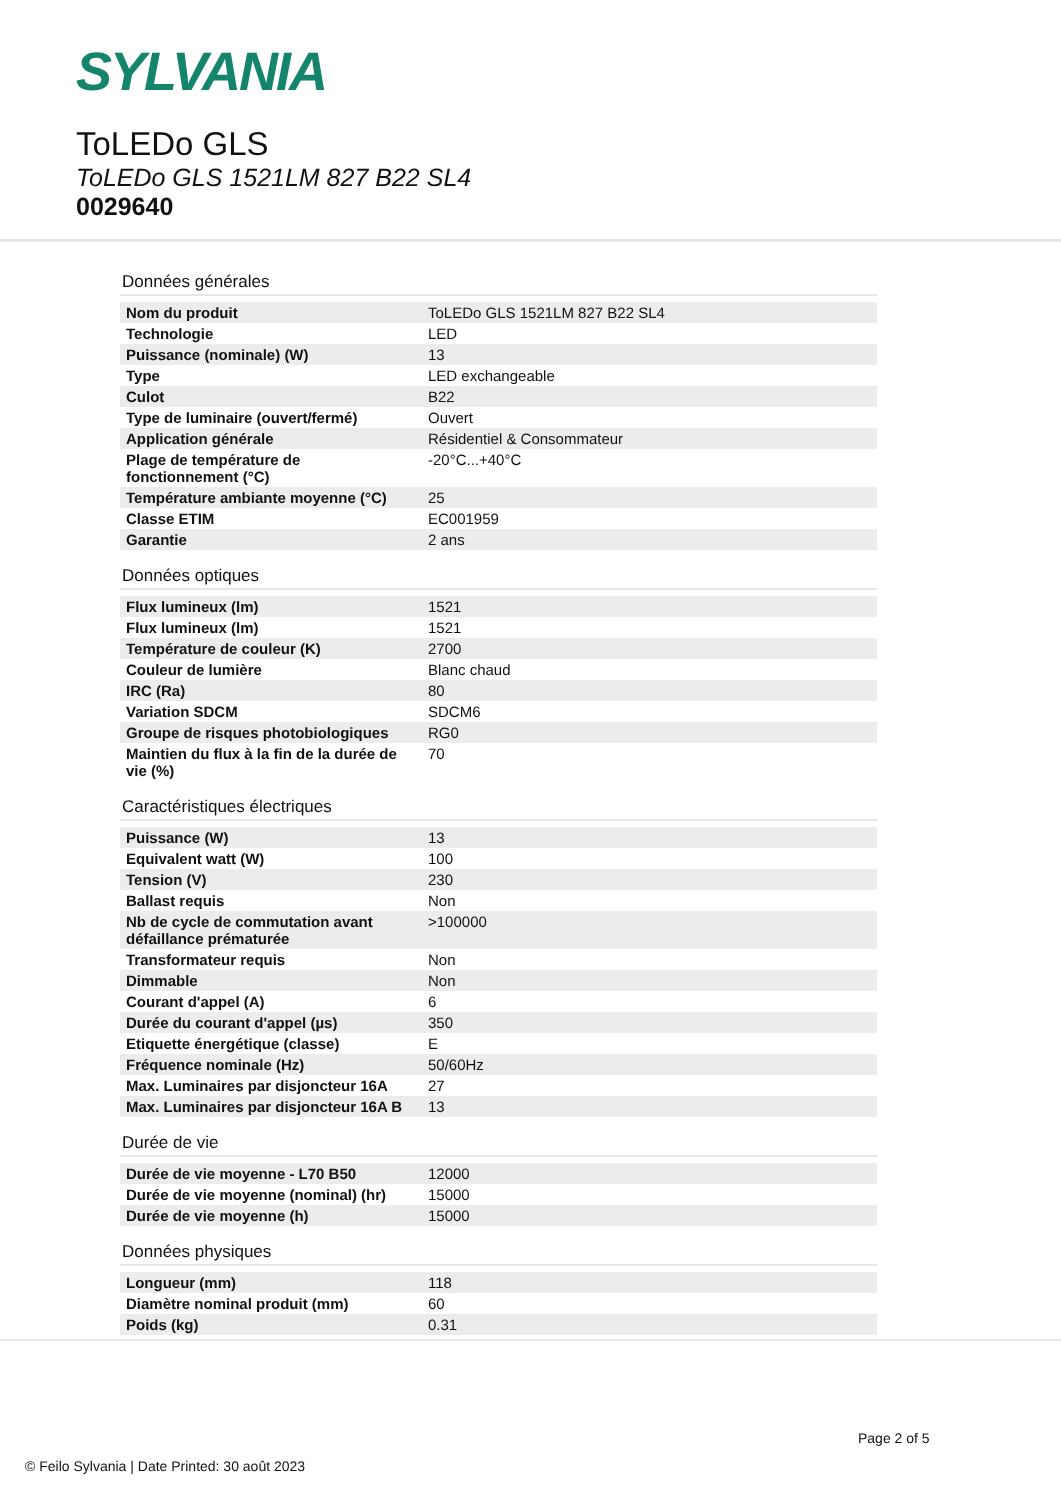SYLVANIA
ToLEDo GLS
ToLEDo GLS 1521LM 827 B22 SL4
0029640
Données générales
| Nom du produit | ToLEDo GLS 1521LM 827 B22 SL4 |
| Technologie | LED |
| Puissance (nominale) (W) | 13 |
| Type | LED exchangeable |
| Culot | B22 |
| Type de luminaire (ouvert/fermé) | Ouvert |
| Application générale | Résidentiel & Consommateur |
| Plage de température de fonctionnement (°C) | -20°C...+40°C |
| Température ambiante moyenne (°C) | 25 |
| Classe ETIM | EC001959 |
| Garantie | 2 ans |
Données optiques
| Flux lumineux (lm) | 1521 |
| Flux lumineux (lm) | 1521 |
| Température de couleur (K) | 2700 |
| Couleur de lumière | Blanc chaud |
| IRC (Ra) | 80 |
| Variation SDCM | SDCM6 |
| Groupe de risques photobiologiques | RG0 |
| Maintien du flux à la fin de la durée de vie (%) | 70 |
Caractéristiques électriques
| Puissance (W) | 13 |
| Equivalent watt (W) | 100 |
| Tension (V) | 230 |
| Ballast requis | Non |
| Nb de cycle de commutation avant défaillance prématurée | >100000 |
| Transformateur requis | Non |
| Dimmable | Non |
| Courant d'appel (A) | 6 |
| Durée du courant d'appel (µs) | 350 |
| Etiquette énergétique (classe) | E |
| Fréquence nominale (Hz) | 50/60Hz |
| Max. Luminaires par disjoncteur 16A | 27 |
| Max. Luminaires par disjoncteur 16A B | 13 |
Durée de vie
| Durée de vie moyenne - L70 B50 | 12000 |
| Durée de vie moyenne (nominal) (hr) | 15000 |
| Durée de vie moyenne (h) | 15000 |
Données physiques
| Longueur (mm) | 118 |
| Diamètre nominal produit (mm) | 60 |
| Poids (kg) | 0.31 |
Page 2 of 5
© Feilo Sylvania | Date Printed: 30 août 2023